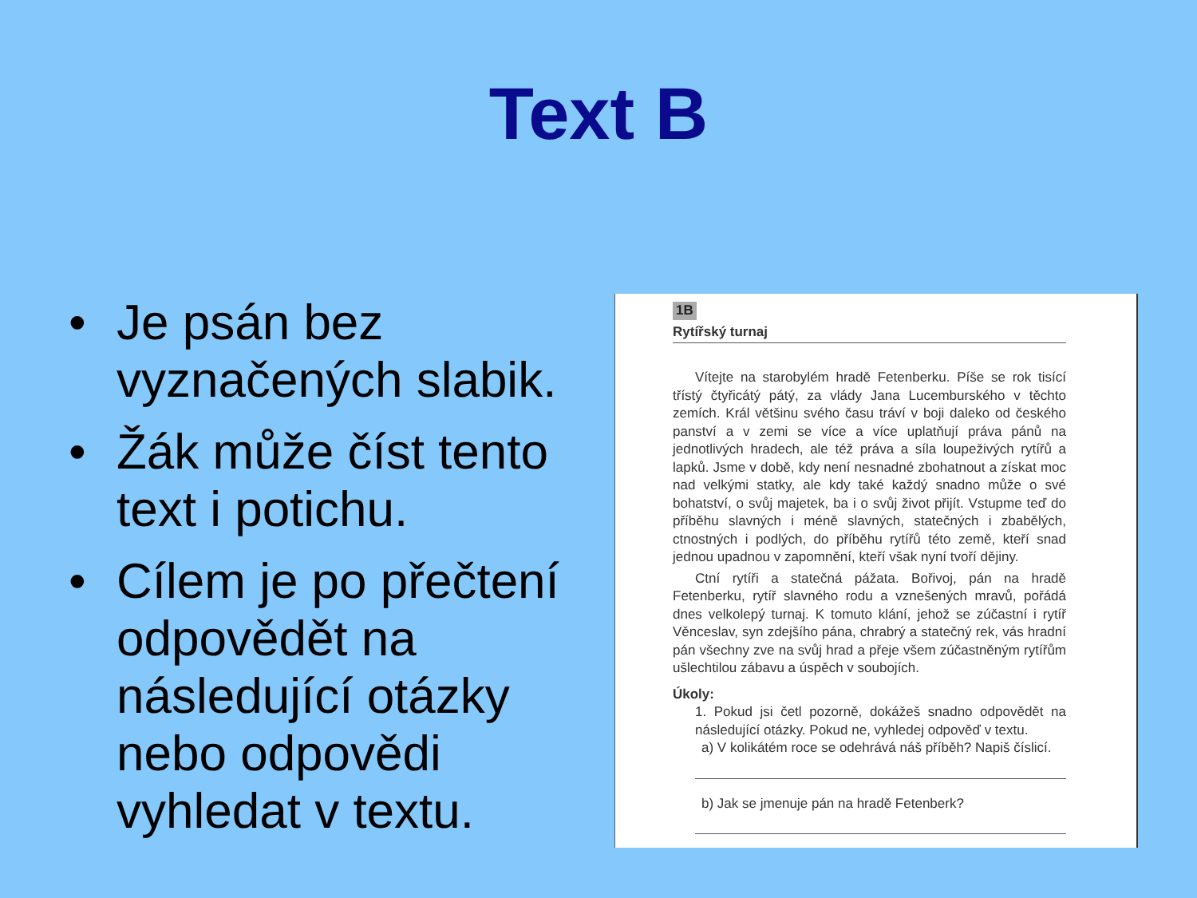Text B
• Je psán bez vyznačených slabik.
• Žák může číst tento text i potichu.
• Cílem je po přečtení odpovědět na následující otázky nebo odpovědi vyhledat v textu.
1B
Rytířský turnaj
Vítejte na starobylém hradě Fetenberku. Píše se rok tisící třístý čtyřicátý pátý, za vlády Jana Lucemburského v těchto zemích. Král většinu svého času tráví v boji daleko od českého panství a v zemi se více a více uplatňují práva pánů na jednotlivých hradech, ale též práva a síla loupeživých rytířů a lapků. Jsme v době, kdy není nesnadné zbohatnout a získat moc nad velkými statky, ale kdy také každý snadno může o své bohatství, o svůj majetek, ba i o svůj život přijít. Vstupme teď do příběhu slavných i méně slavných, statečných i zbabělých, ctnostných i podlých, do příběhu rytířů této země, kteří snad jednou upadnou v zapomnění, kteří však nyní tvoří dějiny.
Ctní rytíři a statečná pážata. Bořivoj, pán na hradě Fetenberku, rytíř slavného rodu a vznešených mravů, pořádá dnes velkolepý turnaj. K tomuto klání, jehož se zúčastní i rytíř Věnceslav, syn zdejšího pána, chrabrý a statečný rek, vás hradní pán všechny zve na svůj hrad a přeje všem zúčastněným rytířům ušlechtilou zábavu a úspěch v soubojích.
Úkoly:
1. Pokud jsi četl pozorně, dokážeš snadno odpovědět na následující otázky. Pokud ne, vyhledej odpověď v textu.
a) V kolikátém roce se odehrává náš příběh? Napiš číslicí.
b) Jak se jmenuje pán na hradě Fetenberk?